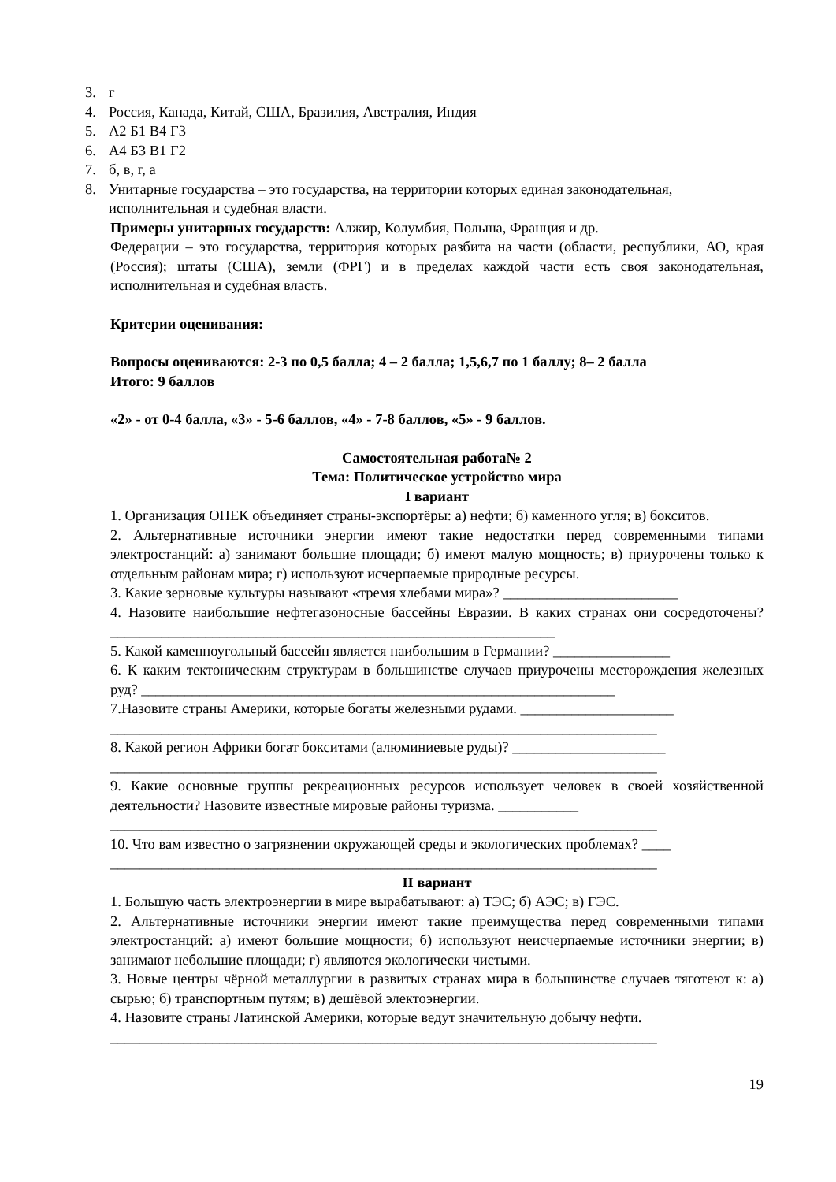3. г
4. Россия, Канада, Китай, США, Бразилия, Австралия, Индия
5. А2 Б1 В4 Г3
6. А4 Б3 В1 Г2
7. б, в, г, а
8. Унитарные государства – это государства, на территории которых единая законодательная, исполнительная и судебная власти.
Примеры унитарных государств: Алжир, Колумбия, Польша, Франция и др.
Федерации – это государства, территория которых разбита на части (области, республики, АО, края (Россия); штаты (США), земли (ФРГ) и в пределах каждой части есть своя законодательная, исполнительная и судебная власть.
Критерии оценивания:
Вопросы оцениваются: 2-3 по 0,5 балла; 4 – 2 балла; 1,5,6,7 по 1 баллу; 8– 2 балла
Итого: 9 баллов
«2» - от 0-4 балла, «3» - 5-6 баллов, «4» - 7-8 баллов, «5» - 9 баллов.
Самостоятельная работа№ 2
Тема: Политическое устройство мира
I вариант
1. Организация ОПЕК объединяет страны-экспортёры: а) нефти; б) каменного угля; в) бокситов.
2. Альтернативные источники энергии имеют такие недостатки перед современными типами электростанций: а) занимают большие площади; б) имеют малую мощность; в) приурочены только к отдельным районам мира; г) используют исчерпаемые природные ресурсы.
3. Какие зерновые культуры называют «тремя хлебами мира»? ________________________
4. Назовите наибольшие нефтегазоносные бассейны Евразии. В каких странах они сосредоточены? _____________________________________________________________
5. Какой каменноугольный бассейн является наибольшим в Германии? ________________
6. К каким тектоническим структурам в большинстве случаев приурочены месторождения железных руд? _________________________________________________________________
7.Назовите страны Америки, которые богаты железными рудами. _____________________
___________________________________________________________________________
8. Какой регион Африки богат бокситами (алюминиевые руды)? _____________________
___________________________________________________________________________
9. Какие основные группы рекреационных ресурсов использует человек в своей хозяйственной деятельности? Назовите известные мировые районы туризма. ___________
___________________________________________________________________________
10. Что вам известно о загрязнении окружающей среды и экологических проблемах? ____
___________________________________________________________________________
II вариант
1. Большую часть электроэнергии в мире вырабатывают: а) ТЭС; б) АЭС; в) ГЭС.
2. Альтернативные источники энергии имеют такие преимущества перед современными типами электростанций: а) имеют большие мощности; б) используют неисчерпаемые источники энергии; в) занимают небольшие площади; г) являются экологически чистыми.
3. Новые центры чёрной металлургии в развитых странах мира в большинстве случаев тяготеют к: а) сырью; б) транспортным путям; в) дешёвой электоэнергии.
4. Назовите страны Латинской Америки, которые ведут значительную добычу нефти.
___________________________________________________________________________
19